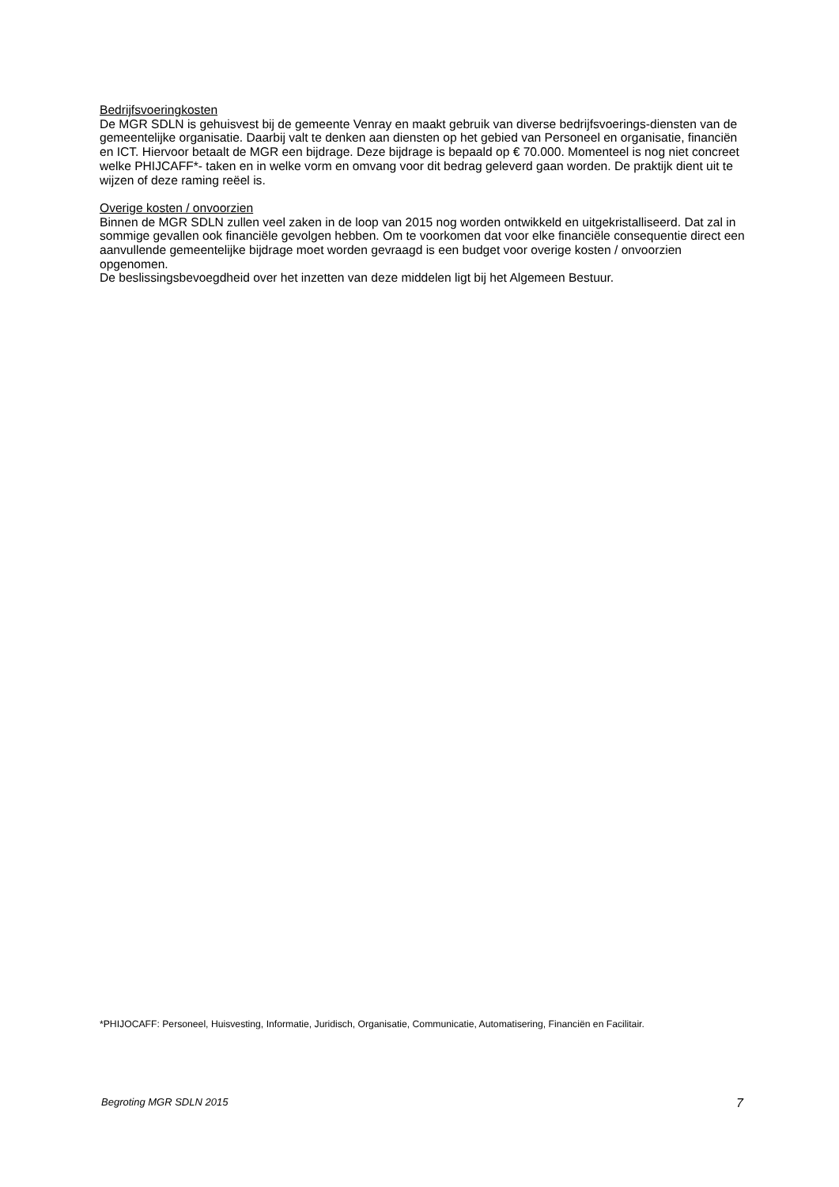Bedrijfsvoeringkosten
De MGR SDLN is gehuisvest bij de gemeente Venray en maakt gebruik van diverse bedrijfsvoerings-diensten van de gemeentelijke organisatie. Daarbij valt te denken aan diensten op het gebied van Personeel en organisatie, financiën en ICT. Hiervoor betaalt de MGR een bijdrage. Deze bijdrage is bepaald op € 70.000. Momenteel is nog niet concreet welke PHIJCAFF*- taken en in welke vorm en omvang voor dit bedrag geleverd gaan worden. De praktijk dient uit te wijzen of deze raming reëel is.
Overige kosten / onvoorzien
Binnen de MGR SDLN zullen veel zaken in de loop van 2015 nog worden ontwikkeld en uitgekristalliseerd. Dat zal in sommige gevallen ook financiële gevolgen hebben. Om te voorkomen dat voor elke financiële consequentie direct een aanvullende gemeentelijke bijdrage moet worden gevraagd is een budget voor overige kosten / onvoorzien opgenomen.
De beslissingsbevoegdheid over het inzetten van deze middelen ligt bij het Algemeen Bestuur.
*PHIJOCAFF: Personeel, Huisvesting, Informatie, Juridisch, Organisatie, Communicatie, Automatisering, Financiën en Facilitair.
Begroting MGR SDLN 2015 7